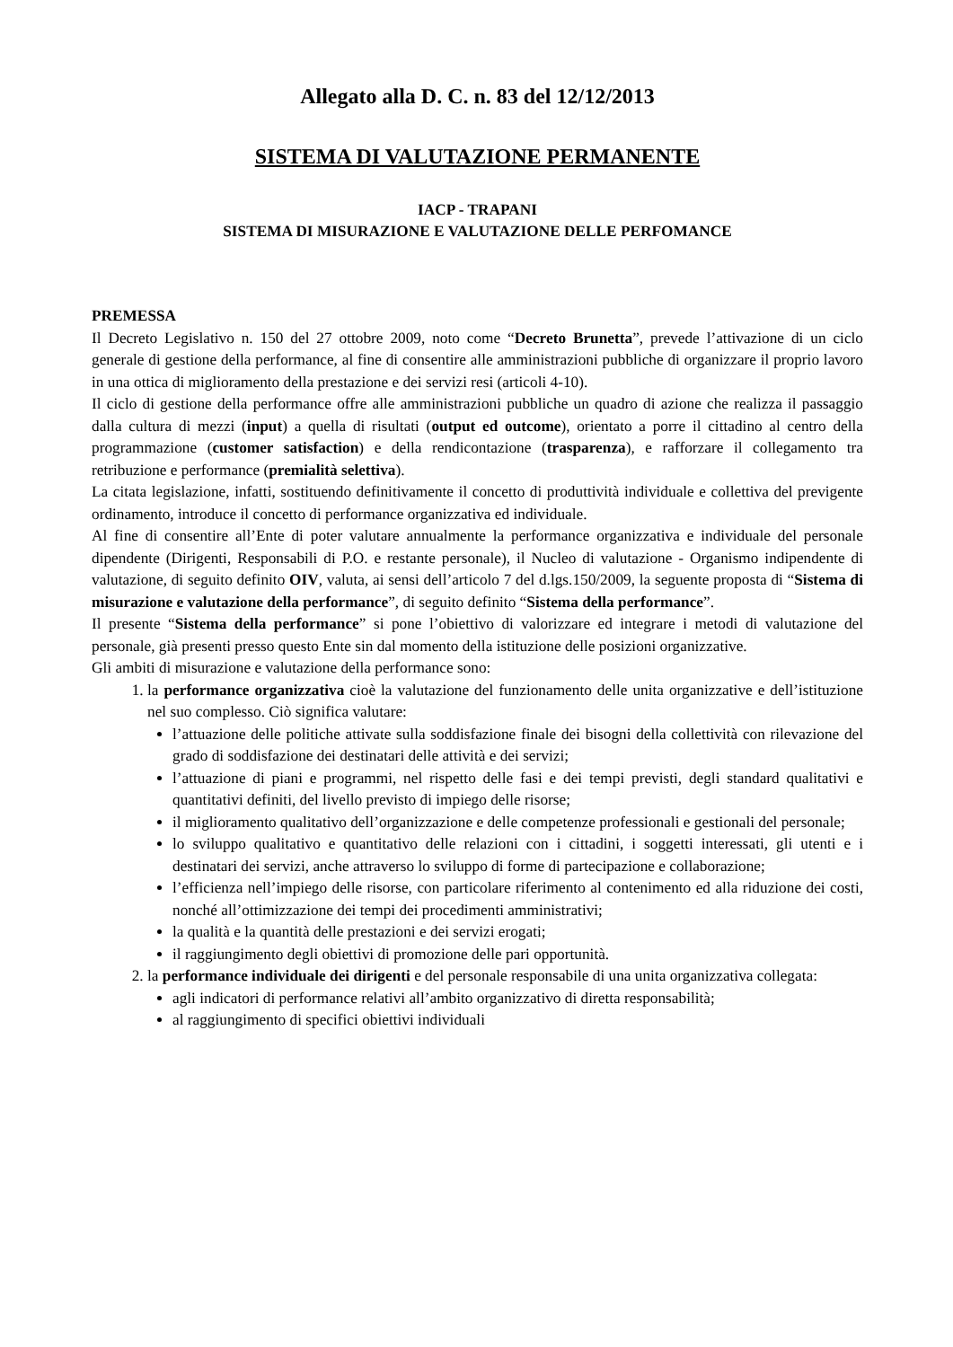Allegato alla D. C. n. 83 del 12/12/2013
SISTEMA DI VALUTAZIONE PERMANENTE
IACP - TRAPANI
SISTEMA DI MISURAZIONE E VALUTAZIONE DELLE PERFOMANCE
PREMESSA
Il Decreto Legislativo n. 150 del 27 ottobre 2009, noto come “Decreto Brunetta”, prevede l’attivazione di un ciclo generale di gestione della performance, al fine di consentire alle amministrazioni pubbliche di organizzare il proprio lavoro in una ottica di miglioramento della prestazione e dei servizi resi (articoli 4-10).
Il ciclo di gestione della performance offre alle amministrazioni pubbliche un quadro di azione che realizza il passaggio dalla cultura di mezzi (input) a quella di risultati (output ed outcome), orientato a porre il cittadino al centro della programmazione (customer satisfaction) e della rendicontazione (trasparenza), e rafforzare il collegamento tra retribuzione e performance (premialità selettiva).
La citata legislazione, infatti, sostituendo definitivamente il concetto di produttività individuale e collettiva del previgente ordinamento, introduce il concetto di performance organizzativa ed individuale.
Al fine di consentire all’Ente di poter valutare annualmente la performance organizzativa e individuale del personale dipendente (Dirigenti, Responsabili di P.O. e restante personale), il Nucleo di valutazione - Organismo indipendente di valutazione, di seguito definito OIV, valuta, ai sensi dell’articolo 7 del d.lgs.150/2009, la seguente proposta di “Sistema di misurazione e valutazione della performance”, di seguito definito “Sistema della performance”.
Il presente “Sistema della performance” si pone l’obiettivo di valorizzare ed integrare i metodi di valutazione del personale, già presenti presso questo Ente sin dal momento della istituzione delle posizioni organizzative.
Gli ambiti di misurazione e valutazione della performance sono:
1. la performance organizzativa cioè la valutazione del funzionamento delle unita organizzative e dell’istituzione nel suo complesso. Ciò significa valutare:
l’attuazione delle politiche attivate sulla soddisfazione finale dei bisogni della collettività con rilevazione del grado di soddisfazione dei destinatari delle attività e dei servizi;
l’attuazione di piani e programmi, nel rispetto delle fasi e dei tempi previsti, degli standard qualitativi e quantitativi definiti, del livello previsto di impiego delle risorse;
il miglioramento qualitativo dell’organizzazione e delle competenze professionali e gestionali del personale;
lo sviluppo qualitativo e quantitativo delle relazioni con i cittadini, i soggetti interessati, gli utenti e i destinatari dei servizi, anche attraverso lo sviluppo di forme di partecipazione e collaborazione;
l’efficienza nell’impiego delle risorse, con particolare riferimento al contenimento ed alla riduzione dei costi, nonché all’ottimizzazione dei tempi dei procedimenti amministrativi;
la qualità e la quantità delle prestazioni e dei servizi erogati;
il raggiungimento degli obiettivi di promozione delle pari opportunità.
2. la performance individuale dei dirigenti e del personale responsabile di una unita organizzativa collegata:
agli indicatori di performance relativi all’ambito organizzativo di diretta responsabilità;
al raggiungimento di specifici obiettivi individuali